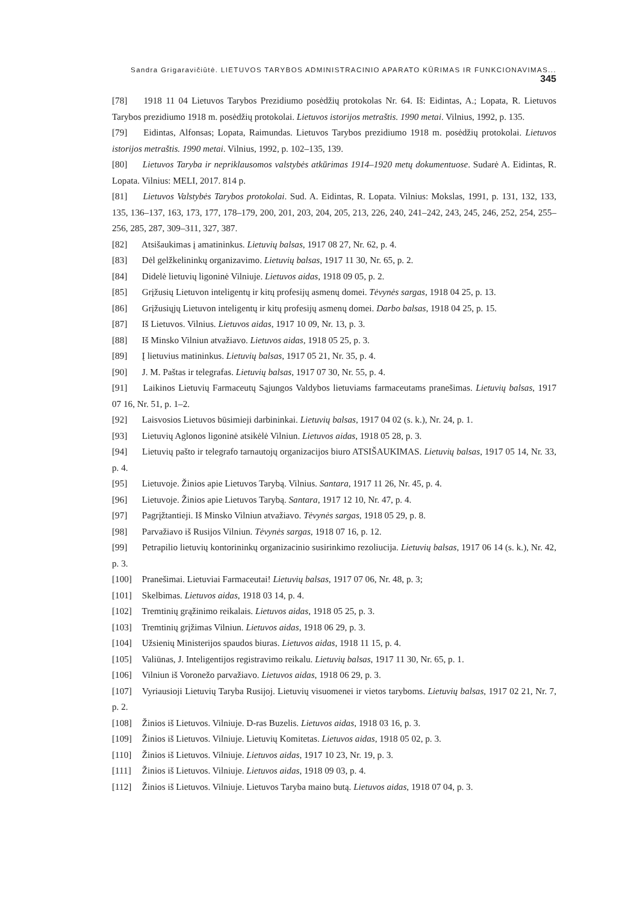Sandra Grigaravičiūtė. LIETUVOS TARYBOS ADMINISTRACINIO APARATO KŪRIMAS IR FUNKCIONAVIMAS... 345
[78] 1918 11 04 Lietuvos Tarybos Prezidiumo posėdžių protokolas Nr. 64. Iš: Eidintas, A.; Lopata, R. Lietuvos Tarybos prezidiumo 1918 m. posėdžių protokolai. Lietuvos istorijos metraštis. 1990 metai. Vilnius, 1992, p. 135.
[79] Eidintas, Alfonsas; Lopata, Raimundas. Lietuvos Tarybos prezidiumo 1918 m. posėdžių protokolai. Lietuvos istorijos metraštis. 1990 metai. Vilnius, 1992, p. 102–135, 139.
[80] Lietuvos Taryba ir nepriklausomos valstybės atkūrimas 1914–1920 metų dokumentuose. Sudarė A. Eidintas, R. Lopata. Vilnius: MELI, 2017. 814 p.
[81] Lietuvos Valstybės Tarybos protokolai. Sud. A. Eidintas, R. Lopata. Vilnius: Mokslas, 1991, p. 131, 132, 133, 135, 136–137, 163, 173, 177, 178–179, 200, 201, 203, 204, 205, 213, 226, 240, 241–242, 243, 245, 246, 252, 254, 255–256, 285, 287, 309–311, 327, 387.
[82] Atsišaukimas į amatininkus. Lietuvių balsas, 1917 08 27, Nr. 62, p. 4.
[83] Dėl gelžkelininkų organizavimo. Lietuvių balsas, 1917 11 30, Nr. 65, p. 2.
[84] Didelė lietuvių ligoninė Vilniuje. Lietuvos aidas, 1918 09 05, p. 2.
[85] Grįžusių Lietuvon inteligentų ir kitų profesijų asmenų domei. Tėvynės sargas, 1918 04 25, p. 13.
[86] Grįžusiųjų Lietuvon inteligentų ir kitų profesijų asmenų domei. Darbo balsas, 1918 04 25, p. 15.
[87] Iš Lietuvos. Vilnius. Lietuvos aidas, 1917 10 09, Nr. 13, p. 3.
[88] Iš Minsko Vilniun atvažiavo. Lietuvos aidas, 1918 05 25, p. 3.
[89] Į lietuvius matininkus. Lietuvių balsas, 1917 05 21, Nr. 35, p. 4.
[90] J. M. Paštas ir telegrafas. Lietuvių balsas, 1917 07 30, Nr. 55, p. 4.
[91] Laikinos Lietuvių Farmaceutų Sąjungos Valdybos lietuviams farmaceutams pranešimas. Lietuvių balsas, 1917 07 16, Nr. 51, p. 1–2.
[92] Laisvosios Lietuvos būsimieji darbininkai. Lietuvių balsas, 1917 04 02 (s. k.), Nr. 24, p. 1.
[93] Lietuvių Aglonos ligoninė atsikėlė Vilniun. Lietuvos aidas, 1918 05 28, p. 3.
[94] Lietuvių pašto ir telegrafo tarnautojų organizacijos biuro ATSIŠAUKIMAS. Lietuvių balsas, 1917 05 14, Nr. 33, p. 4.
[95] Lietuvoje. Žinios apie Lietuvos Tarybą. Vilnius. Santara, 1917 11 26, Nr. 45, p. 4.
[96] Lietuvoje. Žinios apie Lietuvos Tarybą. Santara, 1917 12 10, Nr. 47, p. 4.
[97] Pagrįžtantieji. Iš Minsko Vilniun atvažiavo. Tėvynės sargas, 1918 05 29, p. 8.
[98] Parvažiavo iš Rusijos Vilniun. Tėvynės sargas, 1918 07 16, p. 12.
[99] Petrapilio lietuvių kontorininkų organizacinio susirinkimo rezoliucija. Lietuvių balsas, 1917 06 14 (s. k.), Nr. 42, p. 3.
[100] Pranešimai. Lietuviai Farmaceutai! Lietuvių balsas, 1917 07 06, Nr. 48, p. 3;
[101] Skelbimas. Lietuvos aidas, 1918 03 14, p. 4.
[102] Tremtinių grąžinimo reikalais. Lietuvos aidas, 1918 05 25, p. 3.
[103] Tremtinių grįžimas Vilniun. Lietuvos aidas, 1918 06 29, p. 3.
[104] Užsienių Ministerijos spaudos biuras. Lietuvos aidas, 1918 11 15, p. 4.
[105] Valiūnas, J. Inteligentijos registravimo reikalu. Lietuvių balsas, 1917 11 30, Nr. 65, p. 1.
[106] Vilniun iš Voronežo parvažiavo. Lietuvos aidas, 1918 06 29, p. 3.
[107] Vyriausioji Lietuvių Taryba Rusijoj. Lietuvių visuomenei ir vietos taryboms. Lietuvių balsas, 1917 02 21, Nr. 7, p. 2.
[108] Žinios iš Lietuvos. Vilniuje. D-ras Buzelis. Lietuvos aidas, 1918 03 16, p. 3.
[109] Žinios iš Lietuvos. Vilniuje. Lietuvių Komitetas. Lietuvos aidas, 1918 05 02, p. 3.
[110] Žinios iš Lietuvos. Vilniuje. Lietuvos aidas, 1917 10 23, Nr. 19, p. 3.
[111] Žinios iš Lietuvos. Vilniuje. Lietuvos aidas, 1918 09 03, p. 4.
[112] Žinios iš Lietuvos. Vilniuje. Lietuvos Taryba maino butą. Lietuvos aidas, 1918 07 04, p. 3.